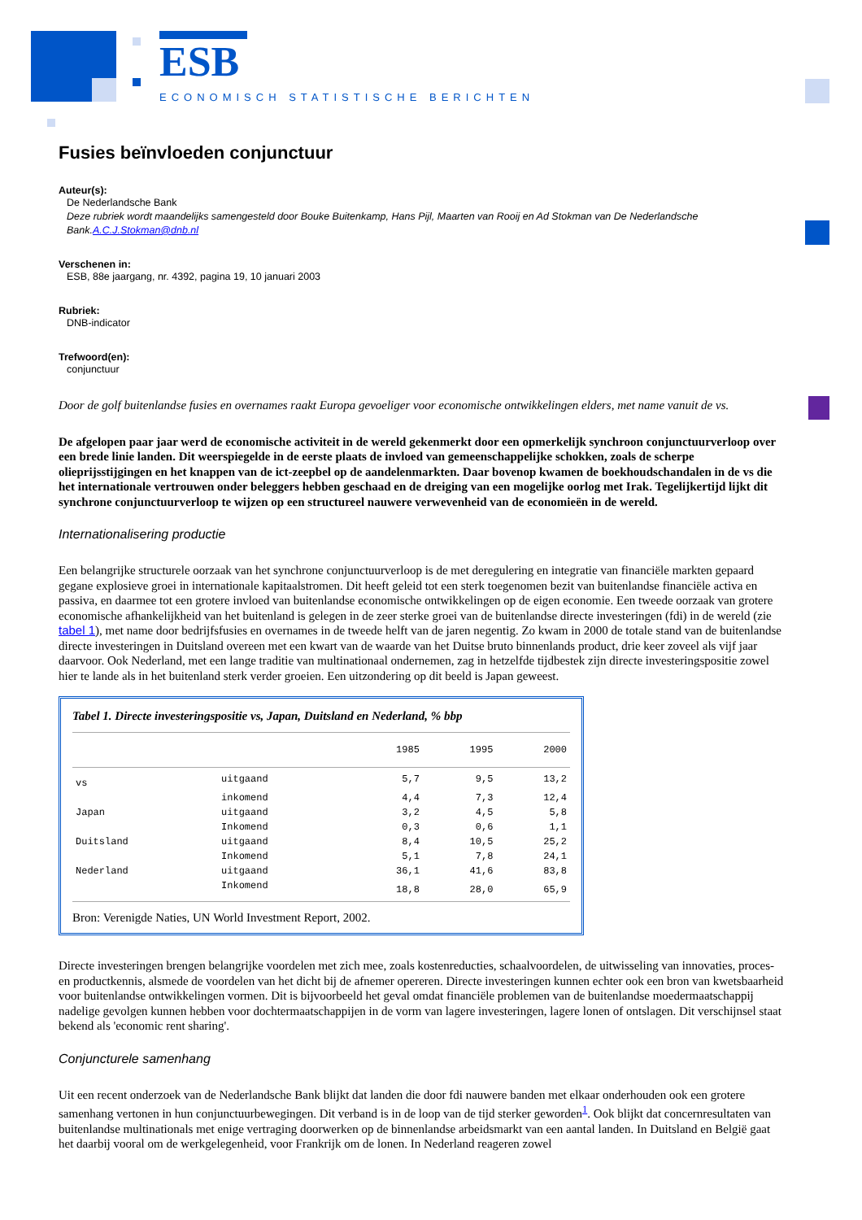ESB
ECONOMISCH STATISTISCHE BERICHTEN
Fusies beïnvloeden conjunctuur
Auteur(s):
De Nederlandsche Bank
Deze rubriek wordt maandelijks samengesteld door Bouke Buitenkamp, Hans Pijl, Maarten van Rooij en Ad Stokman van De Nederlandsche Bank.A.C.J.Stokman@dnb.nl
Verschenen in:
ESB, 88e jaargang, nr. 4392, pagina 19, 10 januari 2003
Rubriek:
DNB-indicator
Trefwoord(en):
conjunctuur
Door de golf buitenlandse fusies en overnames raakt Europa gevoeliger voor economische ontwikkelingen elders, met name vanuit de vs.
De afgelopen paar jaar werd de economische activiteit in de wereld gekenmerkt door een opmerkelijk synchroon conjunctuurverloop over een brede linie landen. Dit weerspiegelde in de eerste plaats de invloed van gemeenschappelijke schokken, zoals de scherpe olieprijsstijgingen en het knappen van de ict-zeepbel op de aandelenmarkten. Daar bovenop kwamen de boekhoudschandalen in de vs die het internationale vertrouwen onder beleggers hebben geschaad en de dreiging van een mogelijke oorlog met Irak. Tegelijkertijd lijkt dit synchrone conjunctuurverloop te wijzen op een structureel nauwere verwevenheid van de economieën in de wereld.
Internationalisering productie
Een belangrijke structurele oorzaak van het synchrone conjunctuurverloop is de met deregulering en integratie van financiële markten gepaard gegane explosieve groei in internationale kapitaalstromen. Dit heeft geleid tot een sterk toegenomen bezit van buitenlandse financiële activa en passiva, en daarmee tot een grotere invloed van buitenlandse economische ontwikkelingen op de eigen economie. Een tweede oorzaak van grotere economische afhankelijkheid van het buitenland is gelegen in de zeer sterke groei van de buitenlandse directe investeringen (fdi) in de wereld (zie tabel 1), met name door bedrijfsfusies en overnames in de tweede helft van de jaren negentig. Zo kwam in 2000 de totale stand van de buitenlandse directe investeringen in Duitsland overeen met een kwart van de waarde van het Duitse bruto binnenlands product, drie keer zoveel als vijf jaar daarvoor. Ook Nederland, met een lange traditie van multinationaal ondernemen, zag in hetzelfde tijdbestek zijn directe investeringspositie zowel hier te lande als in het buitenland sterk verder groeien. Een uitzondering op dit beeld is Japan geweest.
Tabel 1. Directe investeringspositie vs, Japan, Duitsland en Nederland, % bbp
| | | 1985 | 1995 | 2000 |
| --- | --- | --- | --- | --- |
| vs | uitgaand | 5,7 | 9,5 | 13,2 |
| | inkomend | 4,4 | 7,3 | 12,4 |
| Japan | uitgaand | 3,2 | 4,5 | 5,8 |
| | Inkomend | 0,3 | 0,6 | 1,1 |
| Duitsland | uitgaand | 8,4 | 10,5 | 25,2 |
| | Inkomend | 5,1 | 7,8 | 24,1 |
| Nederland | uitgaand | 36,1 | 41,6 | 83,8 |
| | Inkomend | 18,8 | 28,0 | 65,9 |
Bron: Verenigde Naties, UN World Investment Report, 2002.
Directe investeringen brengen belangrijke voordelen met zich mee, zoals kostenreducties, schaalvoordelen, de uitwisseling van innovaties, proces- en productkennis, alsmede de voordelen van het dicht bij de afnemer opereren. Directe investeringen kunnen echter ook een bron van kwetsbaarheid voor buitenlandse ontwikkelingen vormen. Dit is bijvoorbeeld het geval omdat financiële problemen van de buitenlandse moedermaatschappij nadelige gevolgen kunnen hebben voor dochtermaatschappijen in de vorm van lagere investeringen, lagere lonen of ontslagen. Dit verschijnsel staat bekend als 'economic rent sharing'.
Conjuncturele samenhang
Uit een recent onderzoek van de Nederlandsche Bank blijkt dat landen die door fdi nauwere banden met elkaar onderhouden ook een grotere samenhang vertonen in hun conjunctuurbewegingen. Dit verband is in de loop van de tijd sterker geworden<sup>1</sup>. Ook blijkt dat concernresultaten van buitenlandse multinationals met enige vertraging doorwerken op de binnenlandse arbeidsmarkt van een aantal landen. In Duitsland en België gaat het daarbij vooral om de werkgelegenheid, voor Frankrijk om de lonen. In Nederland reageren zowel